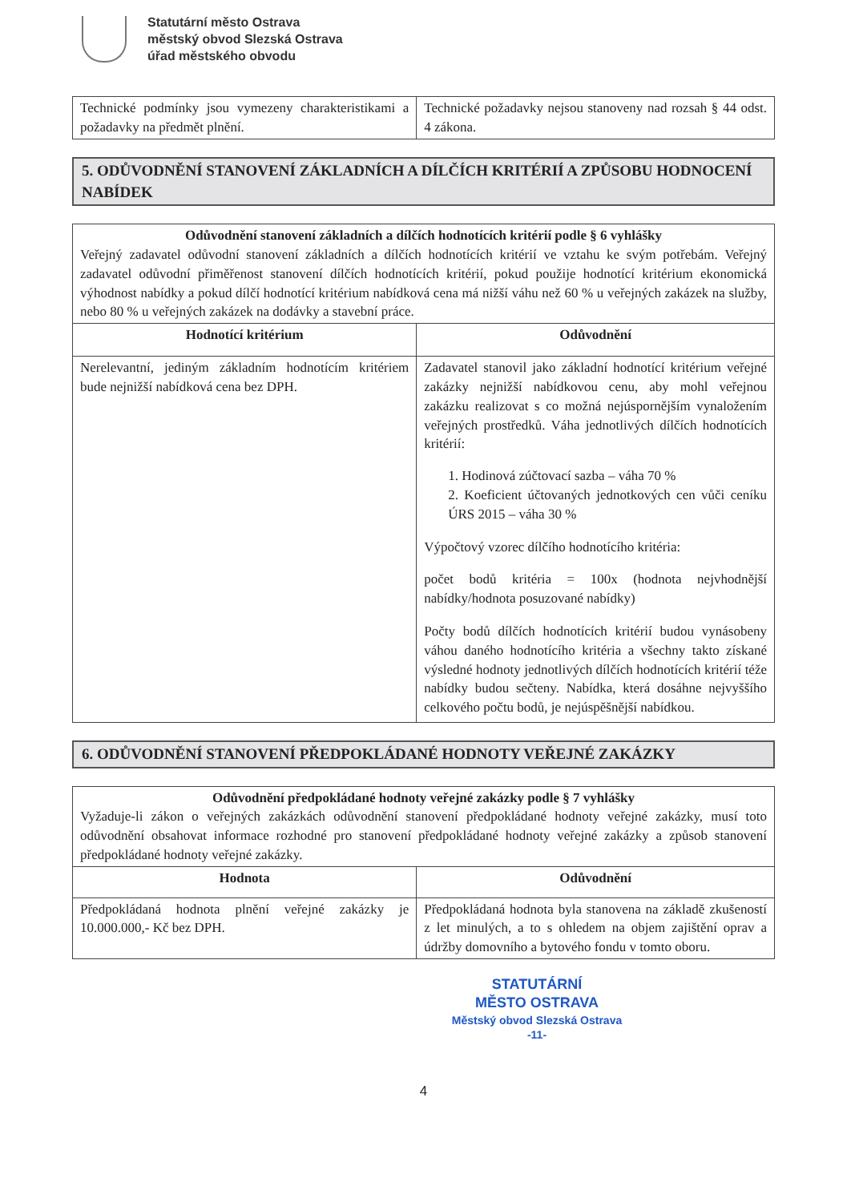Statutární město Ostrava
městský obvod Slezská Ostrava
úřad městského obvodu
| Technické podmínky jsou vymezeny charakteristikami a požadavky na předmět plnění. | Technické požadavky nejsou stanoveny nad rozsah § 44 odst. 4 zákona. |
5. ODŮVODNĚNÍ STANOVENÍ ZÁKLADNÍCH A DÍLČÍCH KRITÉRIÍ A ZPŮSOBU HODNOCENÍ NABÍDEK
| Odůvodnění stanovení základních a dílčích hodnotících kritérií podle § 6 vyhlášky Veřejný zadavatel odůvodní stanovení základních a dílčích hodnotících kritérií ve vztahu ke svým potřebám. Veřejný zadavatel odůvodní přiměřenost stanovení dílčích hodnotících kritérií, pokud použije hodnotící kritérium ekonomická výhodnost nabídky a pokud dílčí hodnotící kritérium nabídková cena má nižší váhu než 60 % u veřejných zakázek na služby, nebo 80 % u veřejných zakázek na dodávky a stavební práce. | |
| Hodnotící kritérium | Odůvodnění |
| Nerelevantní, jediným základním hodnotícím kritériem bude nejnižší nabídková cena bez DPH. | Zadavatel stanovil jako základní hodnotící kritérium veřejné zakázky nejnižší nabídkovou cenu, aby mohl veřejnou zakázku realizovat s co možná nejúspornějším vynaložením veřejných prostředků. Váha jednotlivých dílčích hodnotících kritérií: 1. Hodinová zúčtovací sazba – váha 70 % 2. Koeficient účtovaných jednotkových cen vůči ceníku ÚRS 2015 – váha 30 % Výpočtový vzorec dílčího hodnotícího kritéria: počet bodů kritéria = 100x (hodnota nejvhodnější nabídky/hodnota posuzované nabídky) Počty bodů dílčích hodnotících kritérií budou vynásobeny váhou daného hodnotícího kritéria a všechny takto získané výsledné hodnoty jednotlivých dílčích hodnotících kritérií téže nabídky budou sečteny. Nabídka, která dosáhne nejvyššího celkového počtu bodů, je nejúspěšnější nabídkou. |
6. ODŮVODNĚNÍ STANOVENÍ PŘEDPOKLÁDANÉ HODNOTY VEŘEJNÉ ZAKÁZKY
| Odůvodnění předpokládané hodnoty veřejné zakázky podle § 7 vyhlášky Vyžaduje-li zákon o veřejných zakázkách odůvodnění stanovení předpokládané hodnoty veřejné zakázky, musí toto odůvodnění obsahovat informace rozhodné pro stanovení předpokládané hodnoty veřejné zakázky a způsob stanovení předpokládané hodnoty veřejné zakázky. | |
| Hodnota | Odůvodnění |
| Předpokládaná hodnota plnění veřejné zakázky je 10.000.000,- Kč bez DPH. | Předpokládaná hodnota byla stanovena na základě zkušeností z let minulých, a to s ohledem na objem zajištění oprav a údržby domovního a bytového fondu v tomto oboru. |
STATUTÁRNÍ
MĚSTO OSTRAVA
Městský obvod Slezská Ostrava
-11-
4